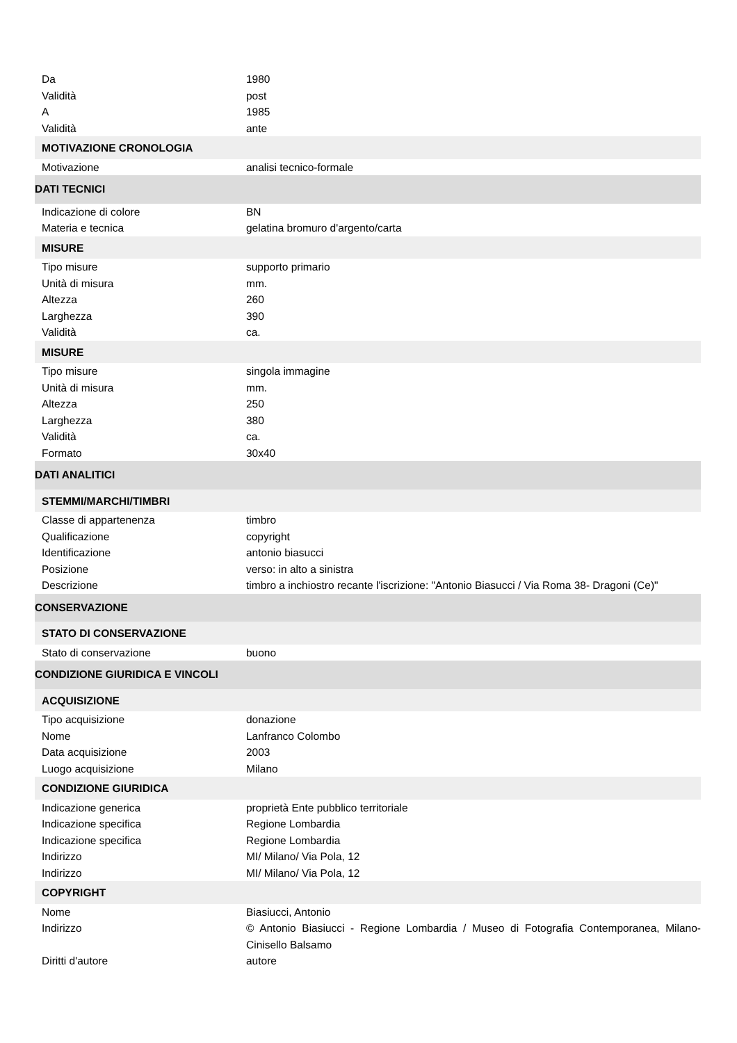| Da | 1980 |
| Validità | post |
| A | 1985 |
| Validità | ante |
| MOTIVAZIONE CRONOLOGIA | |
| Motivazione | analisi tecnico-formale |
| DATI TECNICI | |
| Indicazione di colore | BN |
| Materia e tecnica | gelatina bromuro d'argento/carta |
| MISURE | |
| Tipo misure | supporto primario |
| Unità di misura | mm. |
| Altezza | 260 |
| Larghezza | 390 |
| Validità | ca. |
| MISURE | |
| Tipo misure | singola immagine |
| Unità di misura | mm. |
| Altezza | 250 |
| Larghezza | 380 |
| Validità | ca. |
| Formato | 30x40 |
| DATI ANALITICI | |
| STEMMI/MARCHI/TIMBRI | |
| Classe di appartenenza | timbro |
| Qualificazione | copyright |
| Identificazione | antonio biasucci |
| Posizione | verso: in alto a sinistra |
| Descrizione | timbro a inchiostro recante l'iscrizione: "Antonio Biasucci / Via Roma 38- Dragoni (Ce)" |
| CONSERVAZIONE | |
| STATO DI CONSERVAZIONE | |
| Stato di conservazione | buono |
| CONDIZIONE GIURIDICA E VINCOLI | |
| ACQUISIZIONE | |
| Tipo acquisizione | donazione |
| Nome | Lanfranco Colombo |
| Data acquisizione | 2003 |
| Luogo acquisizione | Milano |
| CONDIZIONE GIURIDICA | |
| Indicazione generica | proprietà Ente pubblico territoriale |
| Indicazione specifica | Regione Lombardia |
| Indicazione specifica | Regione Lombardia |
| Indirizzo | MI/ Milano/ Via Pola, 12 |
| Indirizzo | MI/ Milano/ Via Pola, 12 |
| COPYRIGHT | |
| Nome | Biasiucci, Antonio |
| Indirizzo | © Antonio Biasiucci - Regione Lombardia / Museo di Fotografia Contemporanea, Milano-Cinisello Balsamo |
| Diritti d'autore | autore |